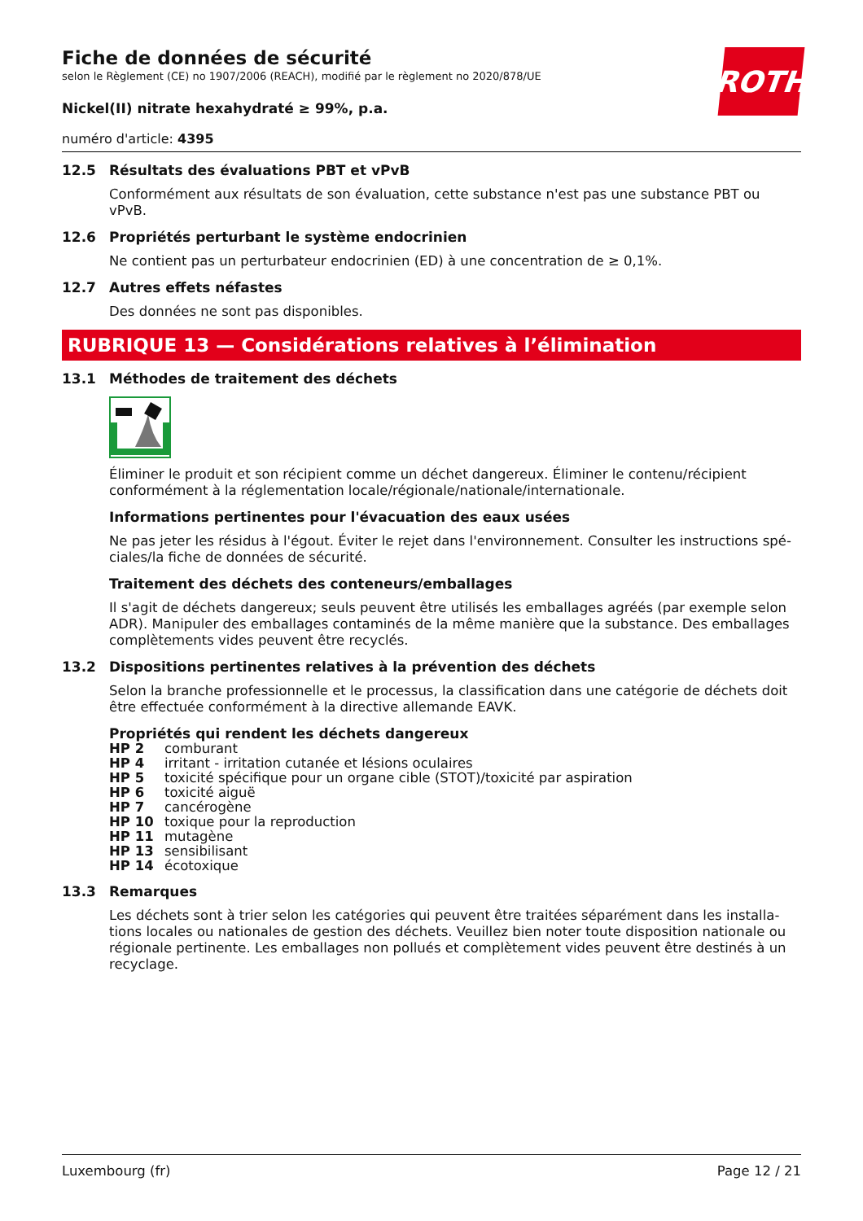ROTH
Fiche de données de sécurité
selon le Règlement (CE) no 1907/2006 (REACH), modifié par le règlement no 2020/878/UE
Nickel(II) nitrate hexahydraté ≥ 99%, p.a.
numéro d'article: 4395
12.5 Résultats des évaluations PBT et vPvB
Conformément aux résultats de son évaluation, cette substance n'est pas une substance PBT ou vPvB.
12.6 Propriétés perturbant le système endocrinien
Ne contient pas un perturbateur endocrinien (ED) à une concentration de ≥ 0,1%.
12.7 Autres effets néfastes
Des données ne sont pas disponibles.
RUBRIQUE 13 — Considérations relatives à l’élimination
13.1 Méthodes de traitement des déchets
Éliminer le produit et son récipient comme un déchet dangereux. Éliminer le contenu/récipient conformément à la réglementation locale/régionale/nationale/internationale.
Informations pertinentes pour l'évacuation des eaux usées
Ne pas jeter les résidus à l'égout. Éviter le rejet dans l'environnement. Consulter les instructions spé-ciales/la fiche de données de sécurité.
Traitement des déchets des conteneurs/emballages
Il s'agit de déchets dangereux; seuls peuvent être utilisés les emballages agréés (par exemple selon ADR). Manipuler des emballages contaminés de la même manière que la substance. Des emballages complètements vides peuvent être recyclés.
13.2 Dispositions pertinentes relatives à la prévention des déchets
Selon la branche professionnelle et le processus, la classification dans une catégorie de déchets doit être effectuée conformément à la directive allemande EAVK.
Propriétés qui rendent les déchets dangereux
| HP 2 | comburant |
| HP 4 | irritant - irritation cutanée et lésions oculaires |
| HP 5 | toxicité spécifique pour un organe cible (STOT)/toxicité par aspiration |
| HP 6 | toxicité aiguë |
| HP 7 | cancérogène |
| HP 10 | toxique pour la reproduction |
| HP 11 | mutagène |
| HP 13 | sensibilisant |
| HP 14 | écotoxique |
13.3 Remarques
Les déchets sont à trier selon les catégories qui peuvent être traitées séparément dans les installa-tions locales ou nationales de gestion des déchets. Veuillez bien noter toute disposition nationale ou régionale pertinente. Les emballages non pollués et complètement vides peuvent être destinés à un recyclage.
Luxembourg (fr) Page 12 / 21